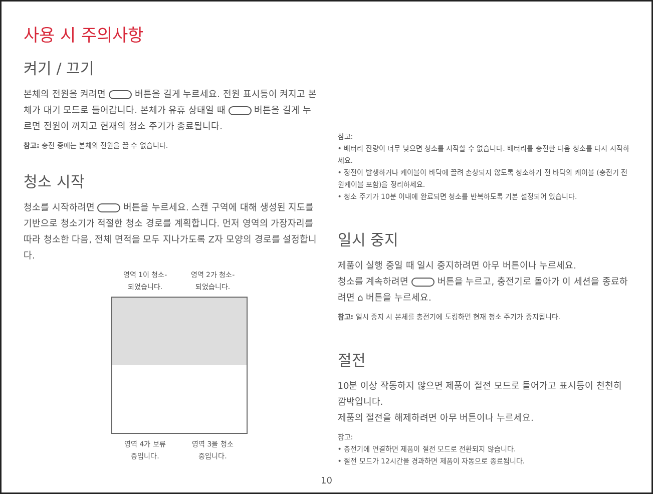사용 시 주의사항
켜기 / 끄기
본체의 전원을 켜려면 버튼을 길게 누르세요. 전원 표시등이 켜지고 본체가 대기 모드로 들어갑니다. 본체가 유휴 상태일 때 버튼을 길게 누르면 전원이 꺼지고 현재의 청소 주기가 종료됩니다.
참고: 충전 중에는 본체의 전원을 끌 수 없습니다.
청소 시작
청소를 시작하려면 버튼을 누르세요. 스캔 구역에 대해 생성된 지도를 기반으로 청소기가 적절한 청소 경로를 계획합니다. 먼저 영역의 가장자리를 따라 청소한 다음, 전체 면적을 모두 지나가도록 Z자 모양의 경로를 설정합니다.
영역 1이 청소-
되었습니다.
영역 2가 청소-
되었습니다.
영역 4가 보류
중입니다.
영역 3을 청소
중입니다.
참고:
• 배터리 잔량이 너무 낮으면 청소를 시작할 수 없습니다. 배터리를 충전한 다음 청소를 다시 시작하세요.
• 정전이 발생하거나 케이블이 바닥에 끌려 손상되지 않도록 청소하기 전 바닥의 케이블 (충전기 전원케이블 포함)을 정리하세요.
• 청소 주기가 10분 이내에 완료되면 청소를 반복하도록 기본 설정되어 있습니다.
일시 중지
제품이 실행 중일 때 일시 중지하려면 아무 버튼이나 누르세요.
청소를 계속하려면 버튼을 누르고, 충전기로 돌아가 이 세션을 종료하려면 ⌂ 버튼을 누르세요.
참고: 일시 중지 시 본체를 충전기에 도킹하면 현재 청소 주기가 중지됩니다.
절전
10분 이상 작동하지 않으면 제품이 절전 모드로 들어가고 표시등이 천천히 깜박입니다.
제품의 절전을 해제하려면 아무 버튼이나 누르세요.
참고:
• 충전기에 연결하면 제품이 절전 모드로 전환되지 않습니다.
• 절전 모드가 12시간을 경과하면 제품이 자동으로 종료됩니다.
10